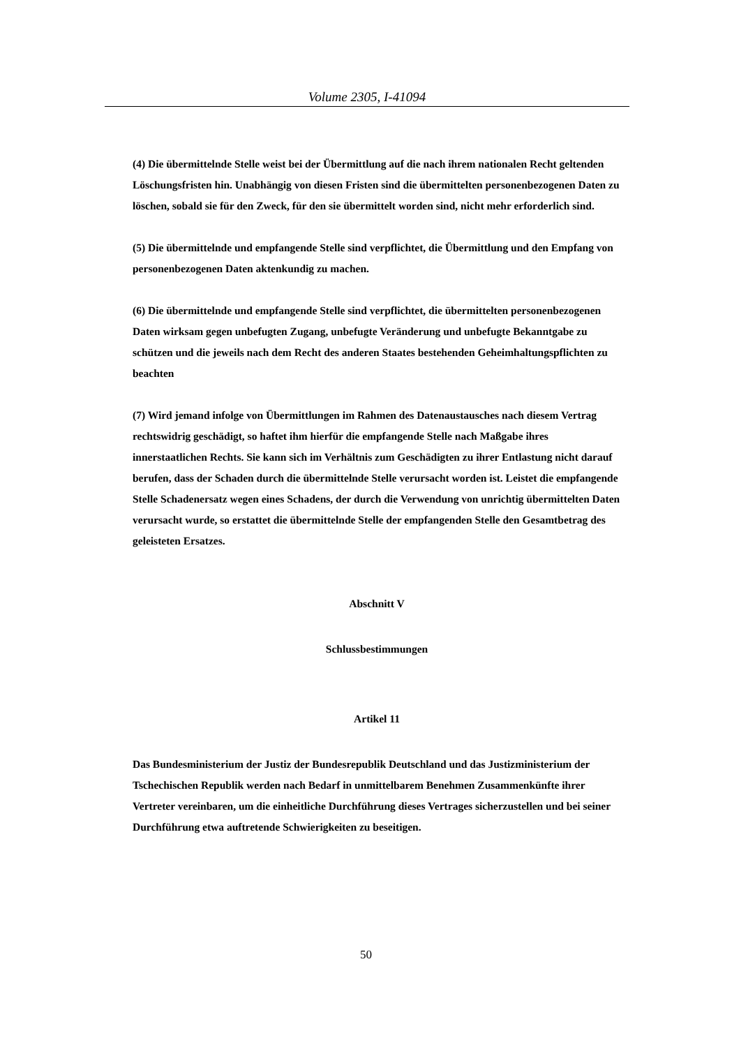Volume 2305, I-41094
(4) Die übermittelnde Stelle weist bei der Übermittlung auf die nach ihrem nationalen Recht geltenden Löschungsfristen hin. Unabhängig von diesen Fristen sind die übermittelten personenbezogenen Daten zu löschen, sobald sie für den Zweck, für den sie übermittelt worden sind, nicht mehr erforderlich sind.
(5) Die übermittelnde und empfangende Stelle sind verpflichtet, die Übermittlung und den Empfang von personenbezogenen Daten aktenkundig zu machen.
(6) Die übermittelnde und empfangende Stelle sind verpflichtet, die übermittelten personenbezogenen Daten wirksam gegen unbefugten Zugang, unbefugte Veränderung und unbefugte Bekanntgabe zu schützen und die jeweils nach dem Recht des anderen Staates bestehenden Geheimhaltungspflichten zu beachten
(7) Wird jemand infolge von Übermittlungen im Rahmen des Datenaustausches nach diesem Vertrag rechtswidrig geschädigt, so haftet ihm hierfür die empfangende Stelle nach Maßgabe ihres innerstaatlichen Rechts. Sie kann sich im Verhältnis zum Geschädigten zu ihrer Entlastung nicht darauf berufen, dass der Schaden durch die übermittelnde Stelle verursacht worden ist. Leistet die empfangende Stelle Schadenersatz wegen eines Schadens, der durch die Verwendung von unrichtig übermittelten Daten verursacht wurde, so erstattet die übermittelnde Stelle der empfangenden Stelle den Gesamtbetrag des geleisteten Ersatzes.
Abschnitt V
Schlussbestimmungen
Artikel 11
Das Bundesministerium der Justiz der Bundesrepublik Deutschland und das Justizministerium der Tschechischen Republik werden nach Bedarf in unmittelbarem Benehmen Zusammenkünfte ihrer Vertreter vereinbaren, um die einheitliche Durchführung dieses Vertrages sicherzustellen und bei seiner Durchführung etwa auftretende Schwierigkeiten zu beseitigen.
50